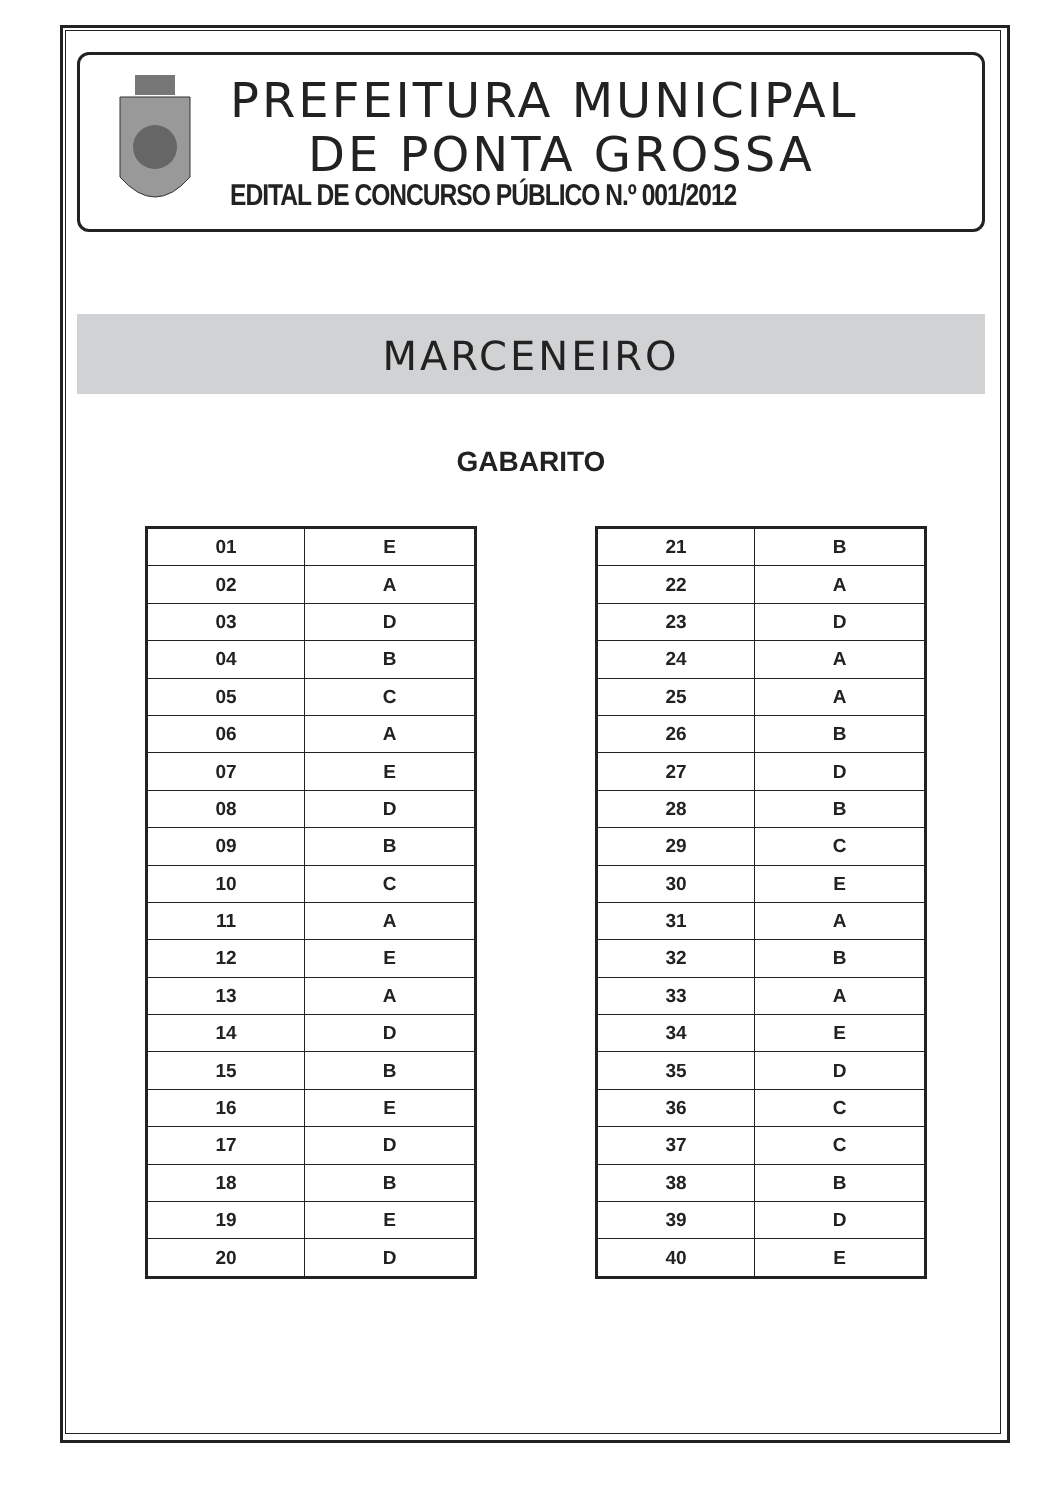PREFEITURA MUNICIPAL
DE PONTA GROSSA
EDITAL DE CONCURSO PÚBLICO N.º 001/2012
MARCENEIRO
GABARITO
| 01 | E |
| 02 | A |
| 03 | D |
| 04 | B |
| 05 | C |
| 06 | A |
| 07 | E |
| 08 | D |
| 09 | B |
| 10 | C |
| 11 | A |
| 12 | E |
| 13 | A |
| 14 | D |
| 15 | B |
| 16 | E |
| 17 | D |
| 18 | B |
| 19 | E |
| 20 | D |
| 21 | B |
| 22 | A |
| 23 | D |
| 24 | A |
| 25 | A |
| 26 | B |
| 27 | D |
| 28 | B |
| 29 | C |
| 30 | E |
| 31 | A |
| 32 | B |
| 33 | A |
| 34 | E |
| 35 | D |
| 36 | C |
| 37 | C |
| 38 | B |
| 39 | D |
| 40 | E |